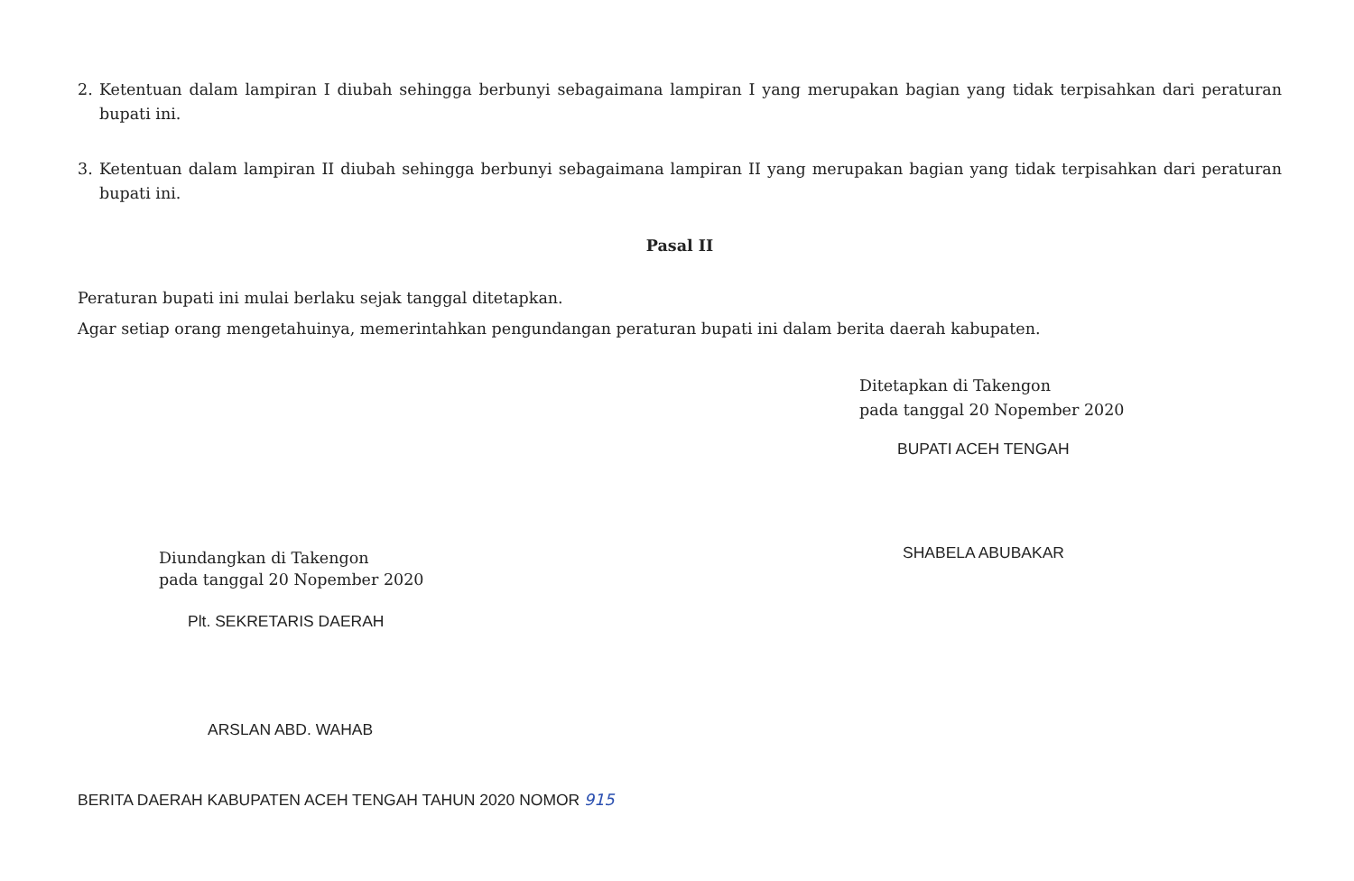2. Ketentuan dalam lampiran I diubah sehingga berbunyi sebagaimana lampiran I yang merupakan bagian yang tidak terpisahkan dari peraturan bupati ini.
3. Ketentuan dalam lampiran II diubah sehingga berbunyi sebagaimana lampiran II yang merupakan bagian yang tidak terpisahkan dari peraturan bupati ini.
Pasal II
Peraturan bupati ini mulai berlaku sejak tanggal ditetapkan.
Agar setiap orang mengetahuinya, memerintahkan pengundangan peraturan bupati ini dalam berita daerah kabupaten.
Ditetapkan di Takengon
pada tanggal 20 Nopember 2020
BUPATI ACEH TENGAH
SHABELA ABUBAKAR
Diundangkan di Takengon
pada tanggal 20 Nopember 2020
Plt. SEKRETARIS DAERAH
ARSLAN ABD. WAHAB
BERITA DAERAH KABUPATEN ACEH TENGAH TAHUN 2020 NOMOR 915